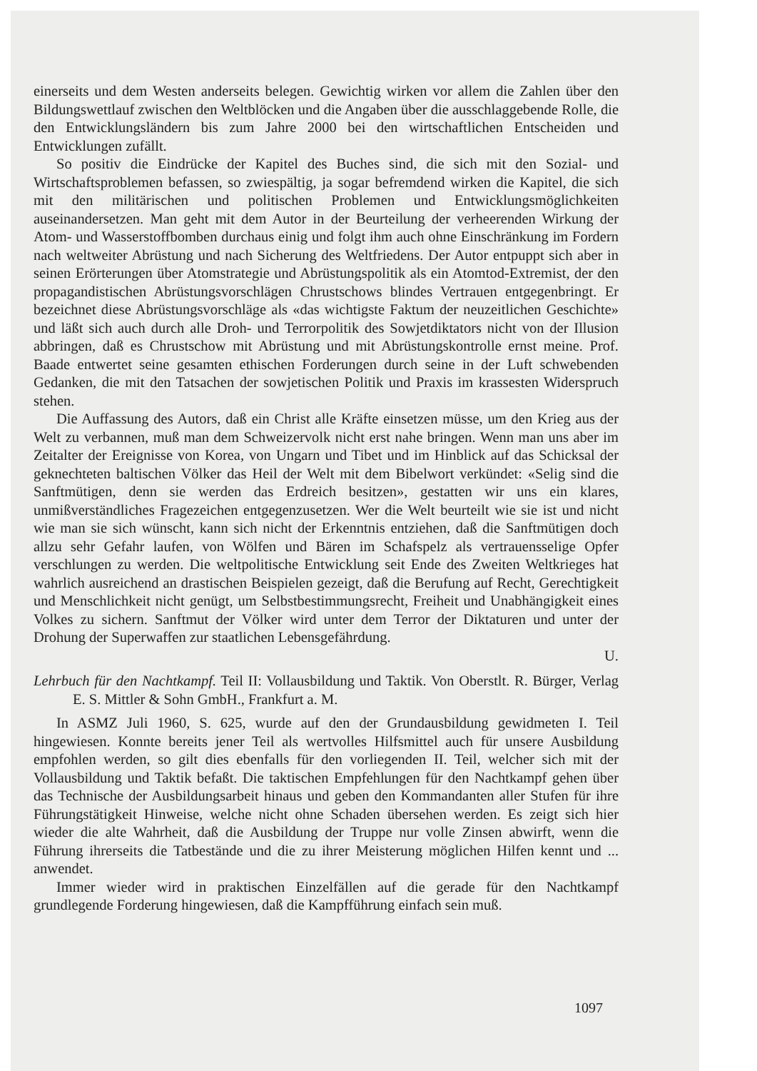einerseits und dem Westen anderseits belegen. Gewichtig wirken vor allem die Zahlen über den Bildungswettlauf zwischen den Weltblöcken und die Angaben über die ausschlaggebende Rolle, die den Entwicklungsländern bis zum Jahre 2000 bei den wirtschaftlichen Entscheiden und Entwicklungen zufällt.
So positiv die Eindrücke der Kapitel des Buches sind, die sich mit den Sozial- und Wirtschaftsproblemen befassen, so zwiespältig, ja sogar befremdend wirken die Kapitel, die sich mit den militärischen und politischen Problemen und Entwicklungsmöglichkeiten auseinandersetzen. Man geht mit dem Autor in der Beurteilung der verheerenden Wirkung der Atom- und Wasserstoffbomben durchaus einig und folgt ihm auch ohne Einschränkung im Fordern nach weltweiter Abrüstung und nach Sicherung des Weltfriedens. Der Autor entpuppt sich aber in seinen Erörterungen über Atomstrategie und Abrüstungspolitik als ein Atomtod-Extremist, der den propagandistischen Abrüstungsvorschlägen Chrustschows blindes Vertrauen entgegenbringt. Er bezeichnet diese Abrüstungsvorschläge als «das wichtigste Faktum der neuzeitlichen Geschichte» und läßt sich auch durch alle Droh- und Terrorpolitik des Sowjetdiktators nicht von der Illusion abbringen, daß es Chrustschow mit Abrüstung und mit Abrüstungskontrolle ernst meine. Prof. Baade entwertet seine gesamten ethischen Forderungen durch seine in der Luft schwebenden Gedanken, die mit den Tatsachen der sowjetischen Politik und Praxis im krassesten Widerspruch stehen.
Die Auffassung des Autors, daß ein Christ alle Kräfte einsetzen müsse, um den Krieg aus der Welt zu verbannen, muß man dem Schweizervolk nicht erst nahe bringen. Wenn man uns aber im Zeitalter der Ereignisse von Korea, von Ungarn und Tibet und im Hinblick auf das Schicksal der geknechteten baltischen Völker das Heil der Welt mit dem Bibelwort verkündet: «Selig sind die Sanftmütigen, denn sie werden das Erdreich besitzen», gestatten wir uns ein klares, unmißverständliches Fragezeichen entgegenzusetzen. Wer die Welt beurteilt wie sie ist und nicht wie man sie sich wünscht, kann sich nicht der Erkenntnis entziehen, daß die Sanftmütigen doch allzu sehr Gefahr laufen, von Wölfen und Bären im Schafspelz als vertrauensselige Opfer verschlungen zu werden. Die weltpolitische Entwicklung seit Ende des Zweiten Weltkrieges hat wahrlich ausreichend an drastischen Beispielen gezeigt, daß die Berufung auf Recht, Gerechtigkeit und Menschlichkeit nicht genügt, um Selbstbestimmungsrecht, Freiheit und Unabhängigkeit eines Volkes zu sichern. Sanftmut der Völker wird unter dem Terror der Diktaturen und unter der Drohung der Superwaffen zur staatlichen Lebensgefährdung.
U.
Lehrbuch für den Nachtkampf. Teil II: Vollausbildung und Taktik. Von Oberstlt. R. Bürger, Verlag E. S. Mittler & Sohn GmbH., Frankfurt a. M.
In ASMZ Juli 1960, S. 625, wurde auf den der Grundausbildung gewidmeten I. Teil hingewiesen. Konnte bereits jener Teil als wertvolles Hilfsmittel auch für unsere Ausbildung empfohlen werden, so gilt dies ebenfalls für den vorliegenden II. Teil, welcher sich mit der Vollausbildung und Taktik befaßt. Die taktischen Empfehlungen für den Nachtkampf gehen über das Technische der Ausbildungsarbeit hinaus und geben den Kommandanten aller Stufen für ihre Führungstätigkeit Hinweise, welche nicht ohne Schaden übersehen werden. Es zeigt sich hier wieder die alte Wahrheit, daß die Ausbildung der Truppe nur volle Zinsen abwirft, wenn die Führung ihrerseits die Tatbestände und die zu ihrer Meisterung möglichen Hilfen kennt und ... anwendet.
Immer wieder wird in praktischen Einzelfällen auf die gerade für den Nachtkampf grundlegende Forderung hingewiesen, daß die Kampfführung einfach sein muß.
1097